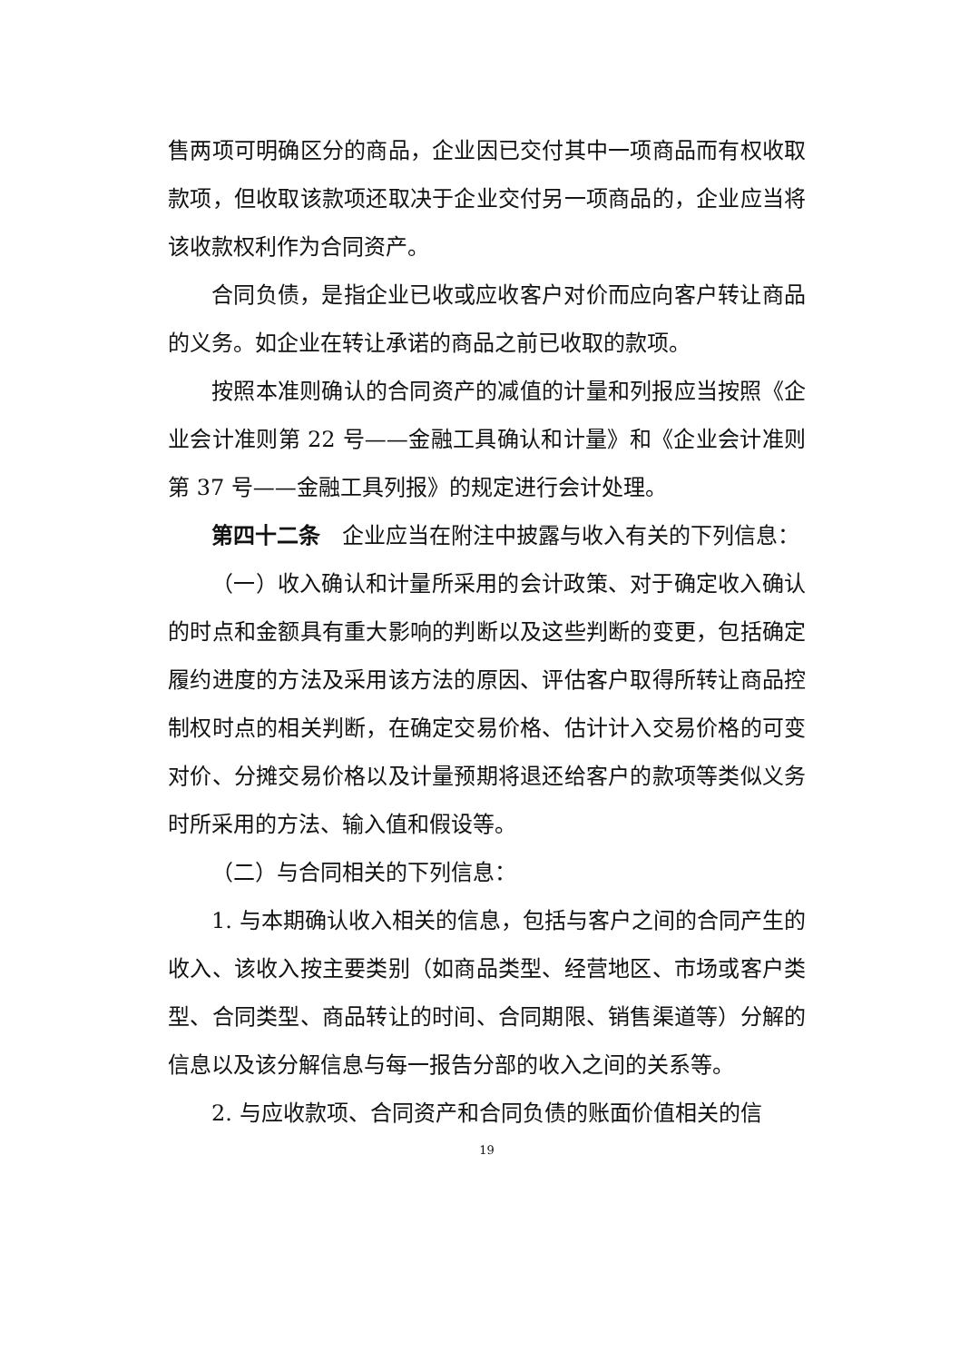售两项可明确区分的商品，企业因已交付其中一项商品而有权收取款项，但收取该款项还取决于企业交付另一项商品的，企业应当将该收款权利作为合同资产。
合同负债，是指企业已收或应收客户对价而应向客户转让商品的义务。如企业在转让承诺的商品之前已收取的款项。
按照本准则确认的合同资产的减值的计量和列报应当按照《企业会计准则第 22 号——金融工具确认和计量》和《企业会计准则第 37 号——金融工具列报》的规定进行会计处理。
第四十二条　企业应当在附注中披露与收入有关的下列信息：
（一）收入确认和计量所采用的会计政策、对于确定收入确认的时点和金额具有重大影响的判断以及这些判断的变更，包括确定履约进度的方法及采用该方法的原因、评估客户取得所转让商品控制权时点的相关判断，在确定交易价格、估计计入交易价格的可变对价、分摊交易价格以及计量预期将退还给客户的款项等类似义务时所采用的方法、输入值和假设等。
（二）与合同相关的下列信息：
1. 与本期确认收入相关的信息，包括与客户之间的合同产生的收入、该收入按主要类别（如商品类型、经营地区、市场或客户类型、合同类型、商品转让的时间、合同期限、销售渠道等）分解的信息以及该分解信息与每一报告分部的收入之间的关系等。
2. 与应收款项、合同资产和合同负债的账面价值相关的信
19